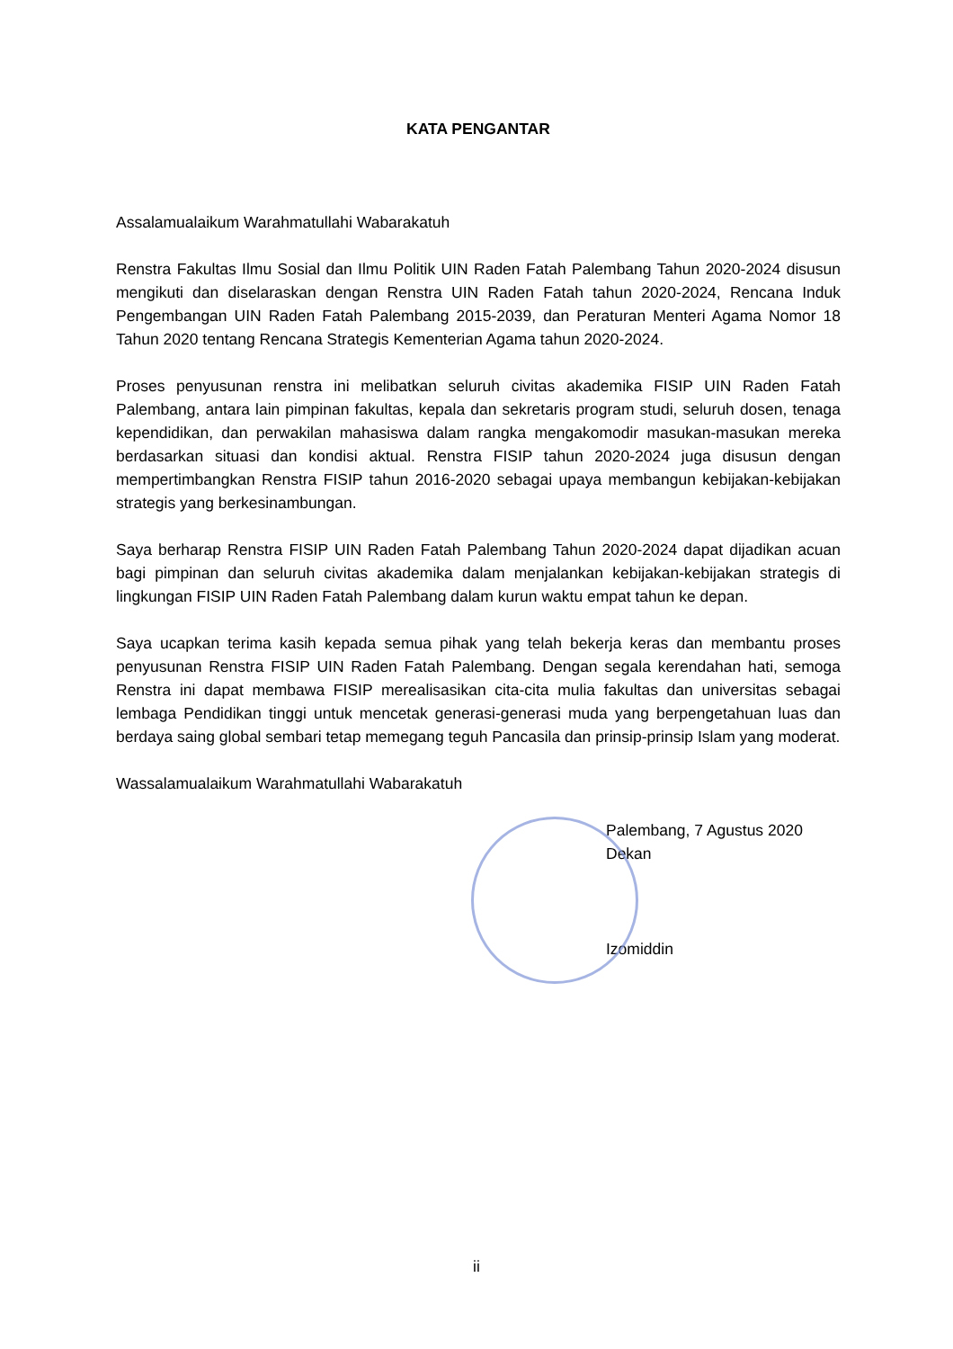KATA PENGANTAR
Assalamualaikum Warahmatullahi Wabarakatuh
Renstra Fakultas Ilmu Sosial dan Ilmu Politik UIN Raden Fatah Palembang Tahun 2020-2024 disusun mengikuti dan diselaraskan dengan Renstra UIN Raden Fatah tahun 2020-2024, Rencana Induk Pengembangan UIN Raden Fatah Palembang 2015-2039, dan Peraturan Menteri Agama Nomor 18 Tahun 2020 tentang Rencana Strategis Kementerian Agama tahun 2020-2024.
Proses penyusunan renstra ini melibatkan seluruh civitas akademika FISIP UIN Raden Fatah Palembang, antara lain pimpinan fakultas, kepala dan sekretaris program studi, seluruh dosen, tenaga kependidikan, dan perwakilan mahasiswa dalam rangka mengakomodir masukan-masukan mereka berdasarkan situasi dan kondisi aktual. Renstra FISIP tahun 2020-2024 juga disusun dengan mempertimbangkan Renstra FISIP tahun 2016-2020 sebagai upaya membangun kebijakan-kebijakan strategis yang berkesinambungan.
Saya berharap Renstra FISIP UIN Raden Fatah Palembang Tahun 2020-2024 dapat dijadikan acuan bagi pimpinan dan seluruh civitas akademika dalam menjalankan kebijakan-kebijakan strategis di lingkungan FISIP UIN Raden Fatah Palembang dalam kurun waktu empat tahun ke depan.
Saya ucapkan terima kasih kepada semua pihak yang telah bekerja keras dan membantu proses penyusunan Renstra FISIP UIN Raden Fatah Palembang. Dengan segala kerendahan hati, semoga Renstra ini dapat membawa FISIP merealisasikan cita-cita mulia fakultas dan universitas sebagai lembaga Pendidikan tinggi untuk mencetak generasi-generasi muda yang berpengetahuan luas dan berdaya saing global sembari tetap memegang teguh Pancasila dan prinsip-prinsip Islam yang moderat.
Wassalamualaikum Warahmatullahi Wabarakatuh
Palembang, 7 Agustus 2020
Dekan
Izomiddin
ii